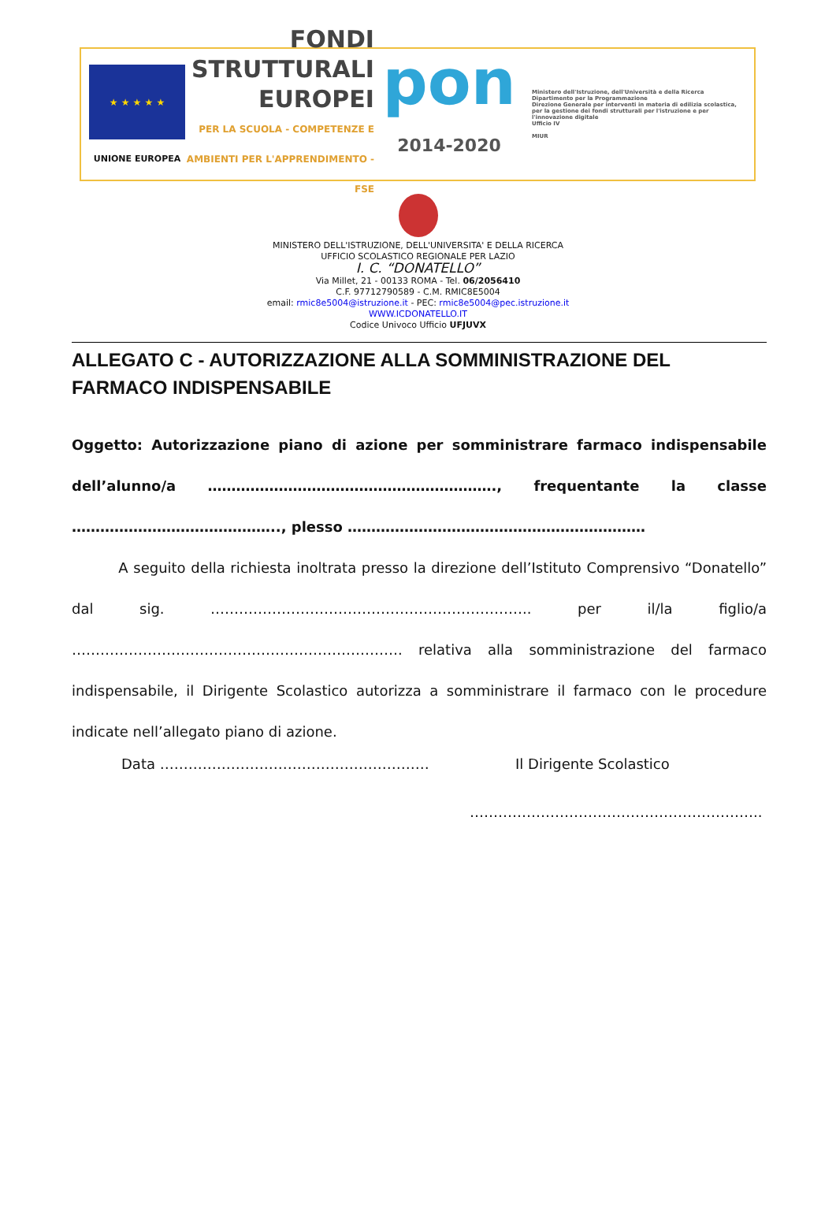★ ★ ★ ★ ★
UNIONE EUROPEA
FONDI
STRUTTURALI
EUROPEI
PER LA SCUOLA - COMPETENZE E AMBIENTI PER L'APPRENDIMENTO - FSE
pon
2014-2020
Ministero dell'Istruzione, dell'Università e della Ricerca
Dipartimento per la Programmazione
Direzione Generale per interventi in materia di edilizia scolastica, per la gestione dei fondi strutturali per l'istruzione e per l'innovazione digitale
Ufficio IV
MIUR
MINISTERO DELL'ISTRUZIONE, DELL'UNIVERSITA' E DELLA RICERCA
UFFICIO SCOLASTICO REGIONALE PER LAZIO
I. C. “DONATELLO”
Via Millet, 21 - 00133 ROMA - Tel. 06/2056410
C.F. 97712790589 - C.M. RMIC8E5004
email: rmic8e5004@istruzione.it - PEC: rmic8e5004@pec.istruzione.it
WWW.ICDONATELLO.IT
Codice Univoco Ufficio UFJUVX
ALLEGATO C - AUTORIZZAZIONE ALLA SOMMINISTRAZIONE DEL FARMACO INDISPENSABILE
Oggetto: Autorizzazione piano di azione per somministrare farmaco indispensabile dell’alunno/a ……………………………………………………., frequentante la classe …………………………………….., plesso ………………………………………………………
A seguito della richiesta inoltrata presso la direzione dell’Istituto Comprensivo “Donatello” dal sig. ………………………………………………………….. per il/la figlio/a ……………………………………………………………. relativa alla somministrazione del farmaco indispensabile, il Dirigente Scolastico autorizza a somministrare il farmaco con le procedure indicate nell’allegato piano di azione.
Data ………………………………………………… Il Dirigente Scolastico
……………………………………………………..